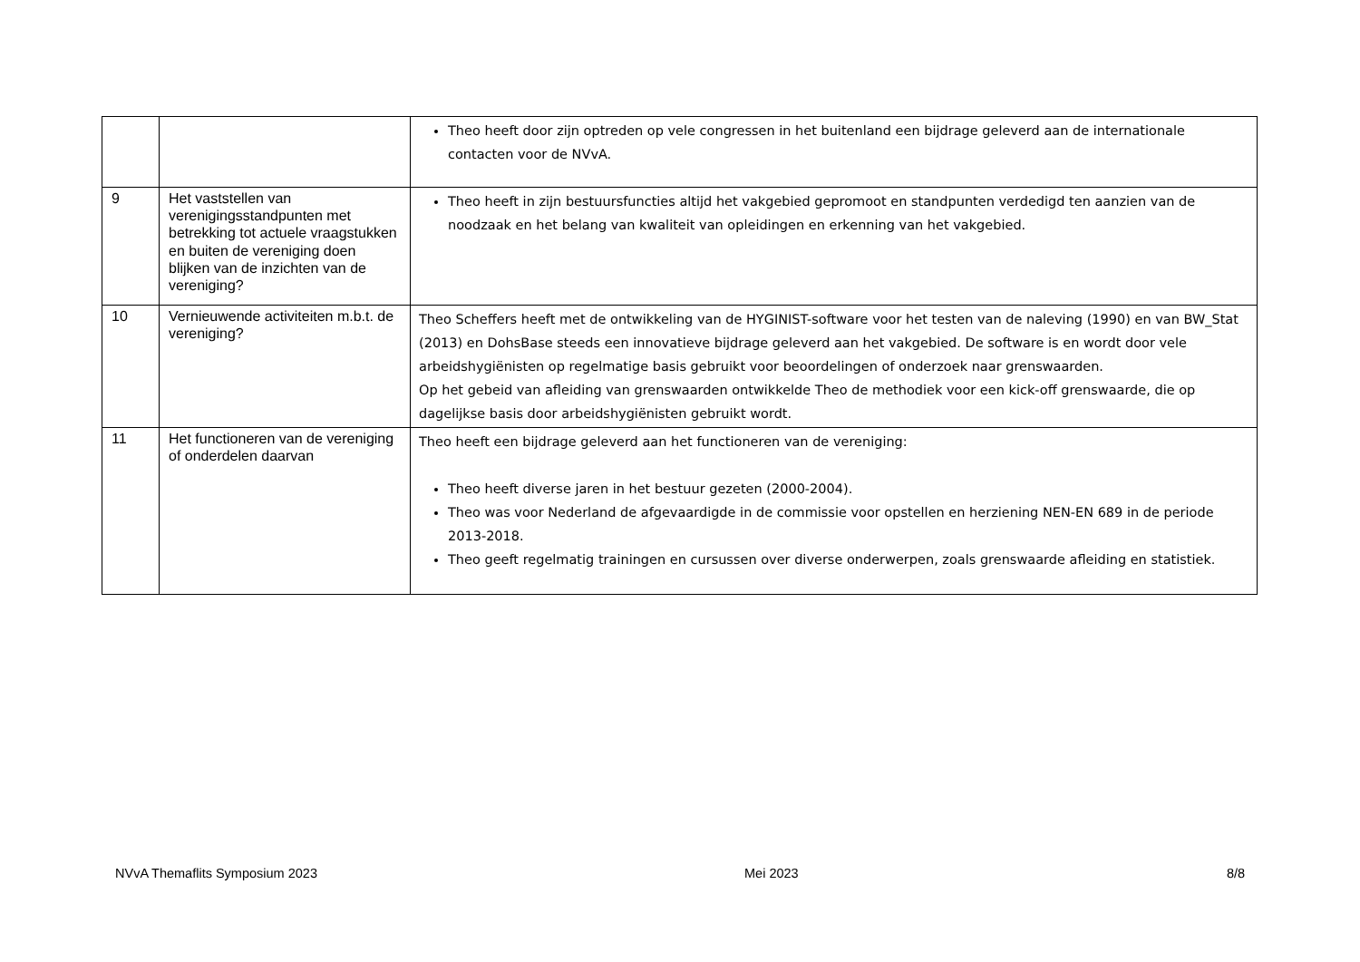| | | Theo heeft door zijn optreden op vele congressen in het buitenland een bijdrage geleverd aan de internationale contacten voor de NVvA. |
| 9 | Het vaststellen van verenigingsstandpunten met betrekking tot actuele vraagstukken en buiten de vereniging doen blijken van de inzichten van de vereniging? | Theo heeft in zijn bestuursfuncties altijd het vakgebied gepromoot en standpunten verdedigd ten aanzien van de noodzaak en het belang van kwaliteit van opleidingen en erkenning van het vakgebied. |
| 10 | Vernieuwende activiteiten m.b.t. de vereniging? | Theo Scheffers heeft met de ontwikkeling van de HYGINIST-software voor het testen van de naleving (1990) en van BW_Stat (2013) en DohsBase steeds een innovatieve bijdrage geleverd aan het vakgebied. De software is en wordt door vele arbeidshygiënisten op regelmatige basis gebruikt voor beoordelingen of onderzoek naar grenswaarden. Op het gebeid van afleiding van grenswaarden ontwikkelde Theo de methodiek voor een kick-off grenswaarde, die op dagelijkse basis door arbeidshygiënisten gebruikt wordt. |
| 11 | Het functioneren van de vereniging of onderdelen daarvan | Theo heeft een bijdrage geleverd aan het functioneren van de vereniging: Theo heeft diverse jaren in het bestuur gezeten (2000-2004). Theo was voor Nederland de afgevaardigde in de commissie voor opstellen en herziening NEN-EN 689 in de periode 2013-2018. Theo geeft regelmatig trainingen en cursussen over diverse onderwerpen, zoals grenswaarde afleiding en statistiek. |
NVvA Themaflits Symposium 2023 Mei 2023 8/8